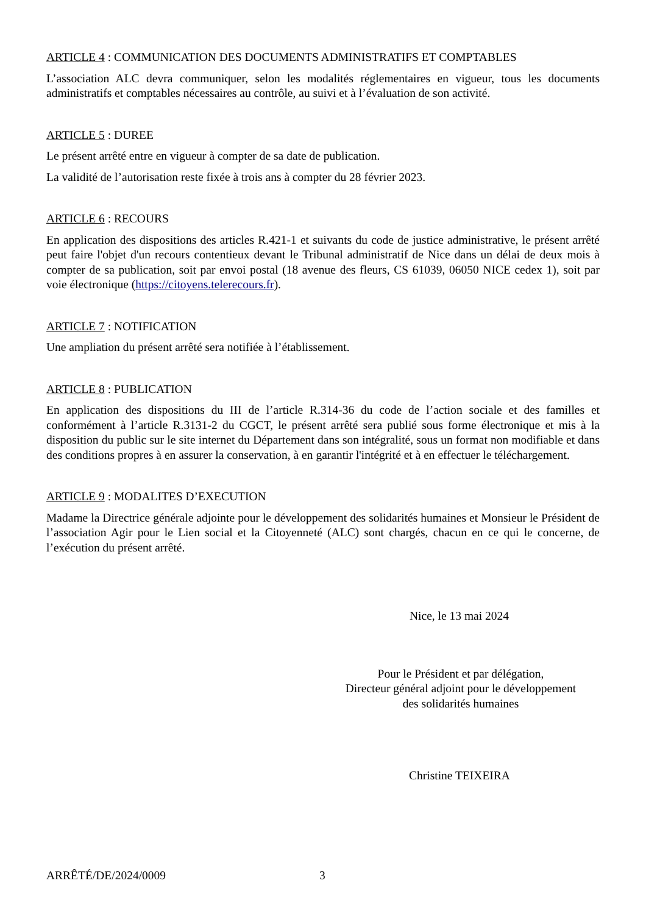ARTICLE 4 : COMMUNICATION DES DOCUMENTS ADMINISTRATIFS ET COMPTABLES
L’association ALC devra communiquer, selon les modalités réglementaires en vigueur, tous les documents administratifs et comptables nécessaires au contrôle, au suivi et à l’évaluation de son activité.
ARTICLE 5 : DUREE
Le présent arrêté entre en vigueur à compter de sa date de publication.
La validité de l’autorisation reste fixée à trois ans à compter du 28 février 2023.
ARTICLE 6 : RECOURS
En application des dispositions des articles R.421-1 et suivants du code de justice administrative, le présent arrêté peut faire l'objet d'un recours contentieux devant le Tribunal administratif de Nice dans un délai de deux mois à compter de sa publication, soit par envoi postal (18 avenue des fleurs, CS 61039, 06050 NICE cedex 1), soit par voie électronique (https://citoyens.telerecours.fr).
ARTICLE 7 : NOTIFICATION
Une ampliation du présent arrêté sera notifiée à l’établissement.
ARTICLE 8 : PUBLICATION
En application des dispositions du III de l’article R.314-36 du code de l’action sociale et des familles et conformément à l’article R.3131-2 du CGCT, le présent arrêté sera publié sous forme électronique et mis à la disposition du public sur le site internet du Département dans son intégralité, sous un format non modifiable et dans des conditions propres à en assurer la conservation, à en garantir l'intégrité et à en effectuer le téléchargement.
ARTICLE 9 : MODALITES D’EXECUTION
Madame la Directrice générale adjointe pour le développement des solidarités humaines et Monsieur le Président de l’association Agir pour le Lien social et la Citoyenneté (ALC) sont chargés, chacun en ce qui le concerne, de l’exécution du présent arrêté.
Nice, le 13 mai 2024
Pour le Président et par délégation,
Directeur général adjoint pour le développement
des solidarités humaines
Christine TEIXEIRA
ARRÊTÉ/DE/2024/0009 3